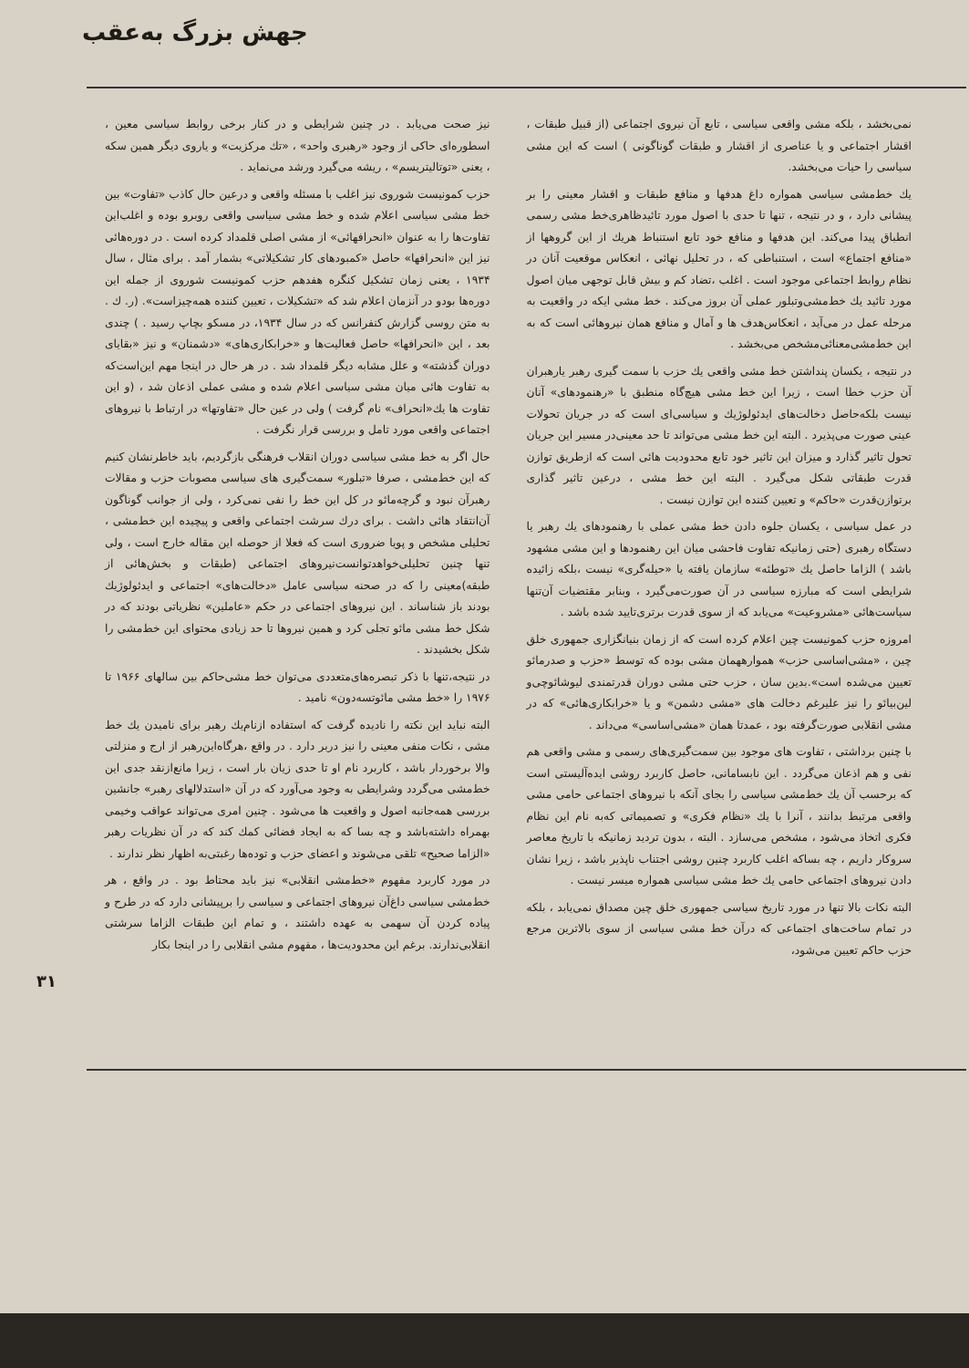جهش بزرگ به‌عقب
نمی‌بخشد ، بلکه مشی واقعی سیاسی ، تابع آن نیروی اجتماعی (از قبیل طبقات ، اقشار اجتماعی و یا عناصری از اقشار و طبقات گوناگونی ) است که این مشی سیاسی را حیات می‌بخشد.
یك خط‌مشی سیاسی همواره داغ هدفها و منافع طبقات و اقشار معینی را بر پیشانی دارد ، و در نتیجه ، تنها تا حدی با اصول مورد تائیدظاهری‌خط مشی رسمی انطباق پیدا می‌کند. این هدفها و منافع خود تابع استنباط هریك از این گروهها از «منافع اجتماع» است ، استنباطی که ، در تحلیل نهائی ، انعکاس موقعیت آنان در نظام روابط اجتماعی موجود است . اغلب ،تضاد کم و بیش قابل توجهی میان اصول مورد تائید یك خط‌مشی‌وتبلور عملی آن بروز می‌کند . خط مشی ایکه در واقعیت به مرحله عمل در می‌آید ، انعکاس‌هدف ها و آمال و منافع همان نیروهائی است که به این خط‌مشی‌معنائی‌مشخص می‌بخشد .
در نتیجه ، یکسان پنداشتن خط مشی واقعی یك حزب با سمت گیری رهبر یارهبران آن حزب خطا است ، زیرا این خط مشی هیچ‌گاه منطبق با «رهنمودهای» آنان نیست بلکه‌حاصل دخالت‌های ایدئولوژیك و سیاسی‌ای است که در جریان تحولات عینی صورت می‌پذیرد . البته این خط مشی می‌تواند تا حد معینی‌در مسیر این جریان تحول تاثیر گذارد و میزان این تاثیر خود تابع محدودیت هائی است که ازطریق توازن قدرت طبقاتی شکل می‌گیرد . البته این خط مشی ، درعین تاثیر گذاری برتوازن‌قدرت «حاکم» و تعیین کننده این توازن نیست .
در عمل سیاسی ، یکسان جلوه دادن خط مشی عملی با رهنمودهای یك رهبر یا دستگاه رهبری (حتی زمانیکه تفاوت فاحشی میان این رهنمودها و این مشی مشهود باشد ) الزاما حاصل یك «توطئه» سازمان یافته یا «حیله‌گری» نیست ،بلکه زائیده شرایطی است که مبارزه سیاسی در آن صورت‌می‌گیرد ، وبنابر مقتضیات آن‌تنها سیاست‌هائی «مشروعیت» می‌یابد که از سوی قدرت برتری‌تایید شده باشد .
امروزه حزب کمونیست چین اعلام کرده است که از زمان بنیانگزاری جمهوری خلق چین ، «مشی‌اساسی حزب» هموارههمان مشی بوده که توسط «حزب و صدرمائو تعیین می‌شده است».بدین سان ، حزب حتی مشی دوران قدرتمندی لیوشائوچی‌و لین‌بیائو را نیز علیرغم دخالت های «مشی دشمن» و یا «خرابکاری‌هائی» که در مشی انقلابی صورت‌گرفته بود ، عمدتا همان «مشی‌اساسی» می‌داند .
با چنین برداشتی ، تفاوت های موجود بین سمت‌گیری‌های رسمی و مشی واقعی هم نفی و هم اذعان می‌گردد . این نابسامانی، حاصل کاربرد روشی ایده‌آلیستی است که برحسب آن یك خط‌مشی سیاسی را بجای آنکه با نیروهای اجتماعی حامی مشی واقعی مرتبط بدانند ، آنرا با یك «نظام فکری» و تصمیماتی که‌به نام این نظام فکری اتخاذ می‌شود ، مشخص می‌سازد . البته ، بدون تردید زمانیکه با تاریخ معاصر سروکار داریم ، چه بساکه اغلب کاربرد چنین روشی اجتناب ناپذیر باشد ، زیرا نشان دادن نیروهای اجتماعی حامی یك خط مشی سیاسی همواره میسر نیست .
البته نکات بالا تنها در مورد تاریخ سیاسی جمهوری خلق چین مصداق نمی‌یابد ، بلکه در تمام ساخت‌های اجتماعی که درآن خط مشی سیاسی از سوی بالاترین مرجع حزب حاکم تعیین می‌شود،
نیز صحت می‌یابد . در چنین شرایطی و در کنار برخی روابط سیاسی معین ، اسطوره‌ای حاکی از وجود «رهبری واحد» ، «تك مرکزیت» و یاروی دیگر همین سکه ، یعنی «توتالیتریسم» ، ریشه می‌گیرد ورشد می‌نماید .
حزب کمونیست شوروی نیز اغلب با مسئله واقعی و درعین حال کاذب «تفاوت» بین خط مشی سیاسی اعلام شده و خط مشی سیاسی واقعی روبرو بوده و اغلب‌این تفاوت‌ها را به عنوان «انحرافهائی» از مشی اصلی قلمداد کرده است . در دوره‌هائی نیز این «انحرافها» حاصل «کمبودهای کار تشکیلاتی» بشمار آمد . برای مثال ، سال ۱۹۳۴ ، یعنی زمان تشکیل کنگره هفدهم حزب کمونیست شوروی از جمله این دوره‌ها بودو در آنزمان اعلام شد که «تشکیلات ، تعیین کننده همه‌چیزاست». (ر. ك . به متن روسی گزارش کنفرانس که در سال ۱۹۳۴، در مسکو بچاپ رسید . ) چندی بعد ، این «انحرافها» حاصل فعالیت‌ها و «خرابکاری‌های» «دشمنان» و نیز «بقایای دوران گذشته» و علل مشابه دیگر قلمداد شد . در هر حال در اینجا مهم این‌است‌که به تفاوت هائی میان مشی سیاسی اعلام شده و مشی عملی اذعان شد ، (و این تفاوت ها یك«انحراف» نام گرفت ) ولی در عین حال «تفاوتها» در ارتباط با نیروهای اجتماعی واقعی مورد تامل و بررسی قرار نگرفت .
حال اگر به خط مشی سیاسی دوران انقلاب فرهنگی بازگردیم، باید خاطرنشان کنیم که این خط‌مشی ، صرفا «تبلور» سمت‌گیری های سیاسی مصوبات حزب و مقالات رهبرآن نبود و گرچه‌مائو در کل این خط را نفی نمی‌کرد ، ولی از جوانب گوناگون آن‌انتقاد هائی داشت . برای درك سرشت اجتماعی واقعی و پیچیده این خط‌مشی ، تحلیلی مشخص و پویا ضروری است که فعلا از حوصله این مقاله خارج است ، ولی تنها چنین تحلیلی‌خواهدتوانست‌نیروهای اجتماعی (طبقات و بخش‌هائی از طبقه)معینی را که در صحنه سیاسی عامل «دخالت‌های» اجتماعی و ایدئولوژیك بودند باز شناساند . این نیروهای اجتماعی در حکم «عاملین» نظریاتی بودند که در شکل خط مشی مائو تجلی کرد و همین نیروها تا حد زیادی محتوای این خط‌مشی را شکل بخشیدند .
در نتیجه،تنها با ذکر تبصره‌های‌متعددی می‌توان خط مشی‌حاکم بین سالهای ۱۹۶۶ تا ۱۹۷۶ را «خط مشی مائوتسه‌دون» نامید .
البته نباید این نکته را نادیده گرفت که استفاده ازنام‌یك رهبر برای نامیدن یك خط مشی ، نکات منفی معینی را نیز دربر دارد . در واقع ،هرگاه‌این‌رهبر از ارج و منزلتی والا برخوردار باشد ، کاربرد نام او تا حدی زیان بار است ، زیرا مانع‌ازنقد جدی این خط‌مشی می‌گردد وشرایطی به وجود می‌آورد که در آن «استدلالهای رهبر» جانشین بررسی همه‌جانبه اصول و واقعیت ها می‌شود . چنین امری می‌تواند عواقب وخیمی بهمراه داشته‌باشد و چه بسا که به ایجاد فضائی کمك کند که در آن نظریات رهبر «الزاما صحیح» تلقی می‌شوند و اعضای حزب و توده‌ها رغبتی‌به اظهار نظر ندارند .
در مورد کاربرد مفهوم «خط‌مشی انقلابی» نیز باید محتاط بود . در واقع ، هر خط‌مشی سیاسی داغ‌آن نیروهای اجتماعی و سیاسی را برپیشانی دارد که در طرح و پیاده کردن آن سهمی به عهده داشتند ، و تمام این طبقات الزاما سرشتی انقلابی‌ندارند. برغم این محدودیت‌ها ، مفهوم مشی انقلابی را در اینجا بکار
۳۱